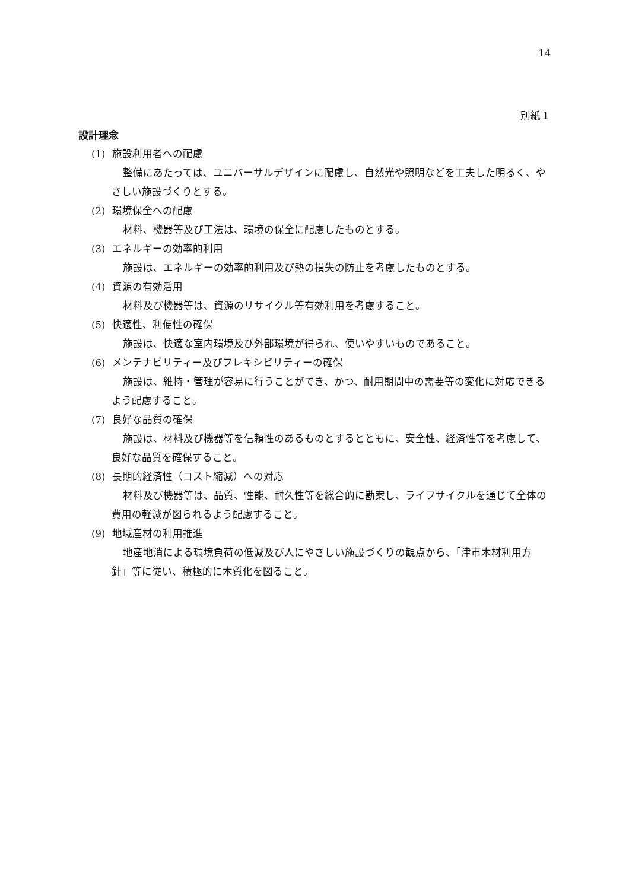14
別紙１
設計理念
(1) 施設利用者への配慮
整備にあたっては、ユニバーサルデザインに配慮し、自然光や照明などを工夫した明るく、やさしい施設づくりとする。
(2) 環境保全への配慮
材料、機器等及び工法は、環境の保全に配慮したものとする。
(3) エネルギーの効率的利用
施設は、エネルギーの効率的利用及び熱の損失の防止を考慮したものとする。
(4) 資源の有効活用
材料及び機器等は、資源のリサイクル等有効利用を考慮すること。
(5) 快適性、利便性の確保
施設は、快適な室内環境及び外部環境が得られ、使いやすいものであること。
(6) メンテナビリティー及びフレキシビリティーの確保
施設は、維持・管理が容易に行うことができ、かつ、耐用期間中の需要等の変化に対応できるよう配慮すること。
(7) 良好な品質の確保
施設は、材料及び機器等を信頼性のあるものとするとともに、安全性、経済性等を考慮して、良好な品質を確保すること。
(8) 長期的経済性（コスト縮減）への対応
材料及び機器等は、品質、性能、耐久性等を総合的に勘案し、ライフサイクルを通じて全体の費用の軽減が図られるよう配慮すること。
(9) 地域産材の利用推進
地産地消による環境負荷の低減及び人にやさしい施設づくりの観点から、「津市木材利用方針」等に従い、積極的に木質化を図ること。